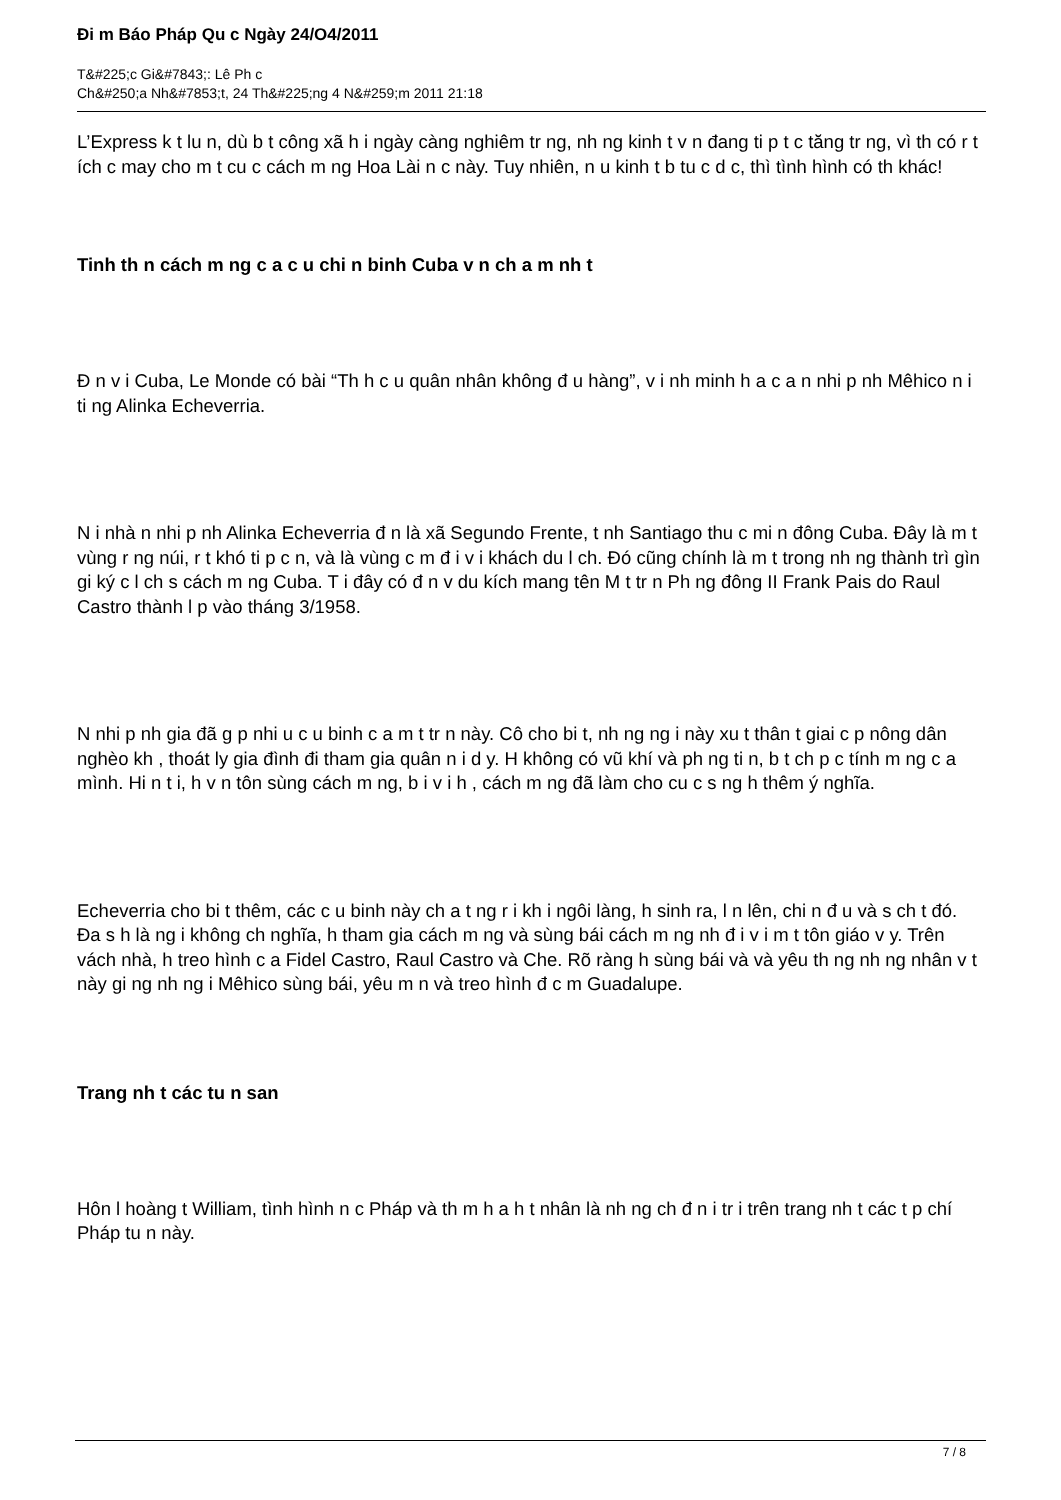Đi m Báo Pháp Qu c Ngày 24/O4/2011
T&#225;c Gi&#7843;: Lê Ph c
Ch&#250;a Nh&#7853;t, 24 Th&#225;ng 4 N&#259;m 2011 21:18
L’Express k t lu n, dù b t công xã h i ngày càng nghiêm tr ng, nh ng kinh t v n đang ti p t c tăng tr ng, vì th có r t ích c may cho m t cu c cách m ng Hoa Lài n c này. Tuy nhiên, n u kinh t b tu c d c, thì tình hình có th khác!
Tinh th n cách m ng c a c u chi n binh Cuba v n ch a m nh t
Đ n v i Cuba, Le Monde có bài “Th h c u quân nhân không đ u hàng”, v i nh minh h a c a n nhi p nh Mêhico n i ti ng Alinka Echeverria.
N i nhà n nhi p nh Alinka Echeverria đ n là xã Segundo Frente, t nh Santiago thu c mi n đông Cuba. Đây là m t vùng r ng núi, r t khó ti p c n, và là vùng c m đ i v i khách du l ch. Đó cũng chính là m t trong nh ng thành trì gìn gi ký c l ch s cách m ng Cuba. T i đây có đ n v du kích mang tên M t tr n Ph ng đông II Frank Pais do Raul Castro thành l p vào tháng 3/1958.
N nhi p nh gia đã g p nhi u c u binh c a m t tr n này. Cô cho bi t, nh ng ng i này xu t thân t giai c p nông dân nghèo kh , thoát ly gia đình đi tham gia quân n i d y. H không có vũ khí và ph ng ti n, b t ch p c tính m ng c a mình. Hi n t i, h v n tôn sùng cách m ng, b i v i h , cách m ng đã làm cho cu c s ng h thêm ý nghĩa.
Echeverria cho bi t thêm, các c u binh này ch a t ng r i kh i ngôi làng, h sinh ra, l n lên, chi n đ u và s ch t đó. Đa s h là ng i không ch nghĩa, h tham gia cách m ng và sùng bái cách m ng nh đ i v i m t tôn giáo v y. Trên vách nhà, h treo hình c a Fidel Castro, Raul Castro và Che. Rõ ràng h sùng bái và và yêu th ng nh ng nhân v t này gi ng nh ng i Mêhico sùng bái, yêu m n và treo hình đ c m Guadalupe.
Trang nh t các tu n san
Hôn l hoàng t William, tình hình n c Pháp và th m h a h t nhân là nh ng ch đ n i tr i trên trang nh t các t p chí Pháp tu n này.
7 / 8